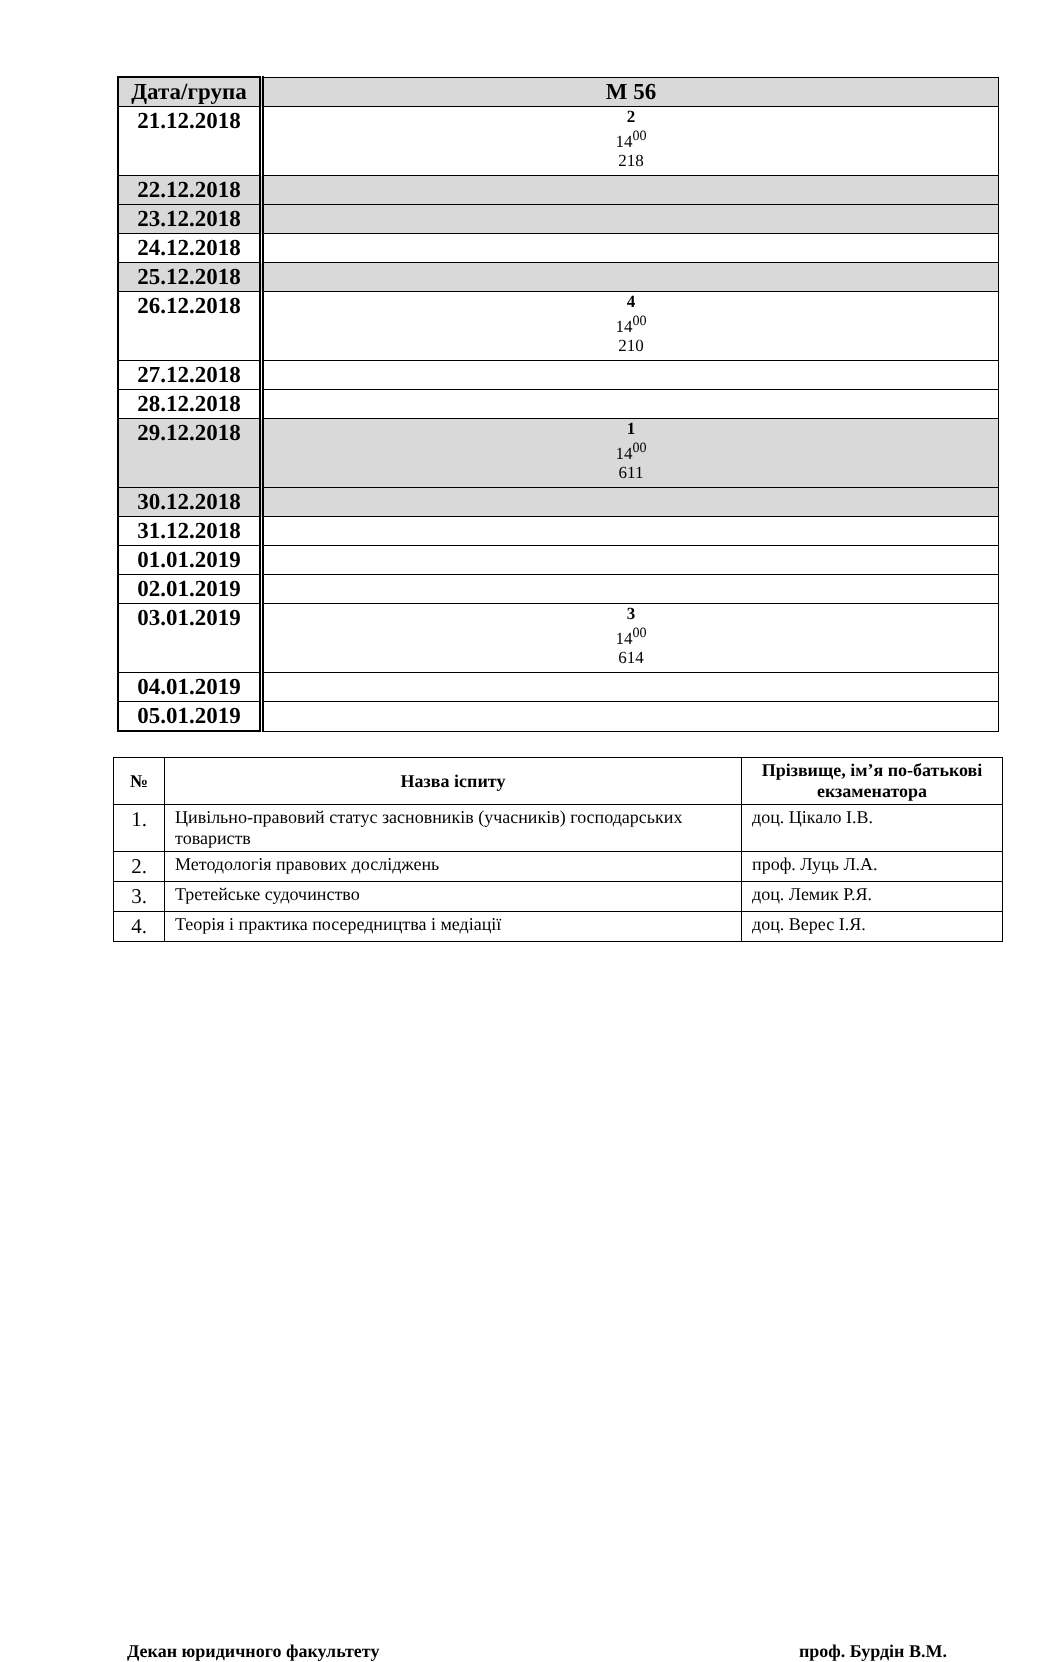| Дата/група | М 56 |
| 21.12.2018 | 2 14<sup>00</sup> 218 |
| 22.12.2018 | |
| 23.12.2018 | |
| 24.12.2018 | |
| 25.12.2018 | |
| 26.12.2018 | 4 14<sup>00</sup> 210 |
| 27.12.2018 | |
| 28.12.2018 | |
| 29.12.2018 | 1 14<sup>00</sup> 611 |
| 30.12.2018 | |
| 31.12.2018 | |
| 01.01.2019 | |
| 02.01.2019 | |
| 03.01.2019 | 3 14<sup>00</sup> 614 |
| 04.01.2019 | |
| 05.01.2019 | |
| № | Назва іспиту | Прізвище, ім’я по-батькові екзаменатора |
| --- | --- | --- |
| 1. | Цивільно-правовий статус засновників (учасників) господарських товариств | доц. Цікало І.В. |
| 2. | Методологія правових досліджень | проф. Луць Л.А. |
| 3. | Третейське судочинство | доц. Лемик Р.Я. |
| 4. | Теорія і практика посередництва і медіації | доц. Верес І.Я. |
Декан юридичного факультету проф. Бурдін В.М.